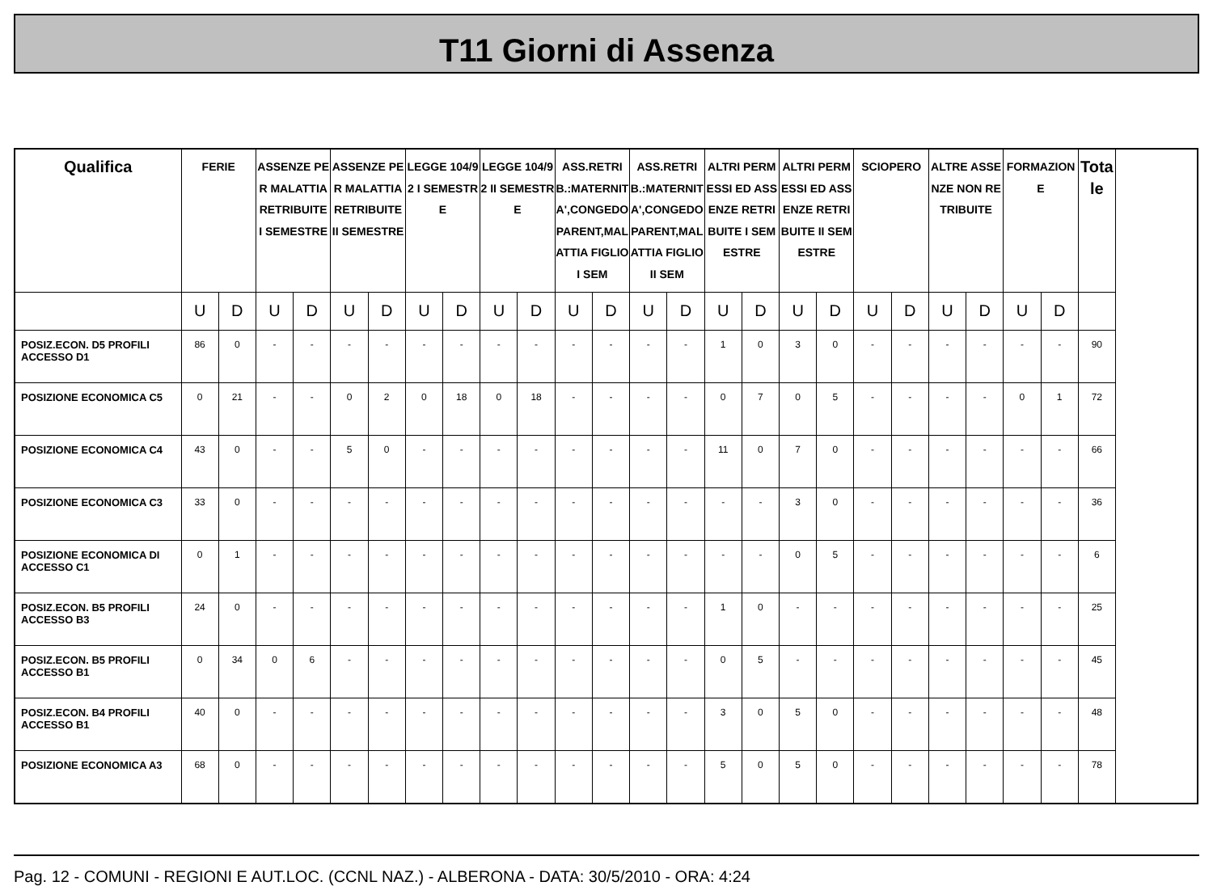T11 Giorni di Assenza
| Qualifica | FERIE | | ASSENZE PER MALATTIA RETRIBUITE I SEMESTRE | | ASSENZE PER MALATTIA RETRIBUITE II SEMESTRE | | LEGGE 104/92 I SEMESTRE | | LEGGE 104/92 II SEMESTRE | | ASS.RETRIB.:MATERNITA',CONGEDO PARENT,MALATTIA FIGLIO I SEM | | ASS.RETRIB.:MATERNITA',CONGEDO PARENT,MALATTIA FIGLIO II SEM | | ALTRI PERMESSI ED ASSENZE RETRIBUITE I SEMESTRE | | ALTRI PERMESSI ED ASSENZE RETRIBUITE II SEMESTRE | | SCIOPERO | | ALTRE ASSENZE NON RETRIBUITE | | FORMAZIONE | | Totale |
| --- | --- | --- | --- | --- | --- | --- | --- | --- | --- | --- | --- | --- | --- | --- | --- | --- | --- | --- | --- | --- | --- | --- | --- | --- | --- |
| | U | D | U | D | U | D | U | D | U | D | U | D | U | D | U | D | U | D | U | D | U | D | U | D | |
| POSIZ.ECON. D5 PROFILI ACCESSO D1 | 86 | 0 | - | - | - | - | - | - | - | - | - | - | - | - | 1 | 0 | 3 | 0 | - | - | - | - | - | - | 90 |
| POSIZIONE ECONOMICA C5 | 0 | 21 | - | - | 0 | 2 | 0 | 18 | 0 | 18 | - | - | - | - | 0 | 7 | 0 | 5 | - | - | - | - | 0 | 1 | 72 |
| POSIZIONE ECONOMICA C4 | 43 | 0 | - | - | 5 | 0 | - | - | - | - | - | - | - | - | 11 | 0 | 7 | 0 | - | - | - | - | - | - | 66 |
| POSIZIONE ECONOMICA C3 | 33 | 0 | - | - | - | - | - | - | - | - | - | - | - | - | - | - | 3 | 0 | - | - | - | - | - | - | 36 |
| POSIZIONE ECONOMICA DI ACCESSO C1 | 0 | 1 | - | - | - | - | - | - | - | - | - | - | - | - | - | - | 0 | 5 | - | - | - | - | - | - | 6 |
| POSIZ.ECON. B5 PROFILI ACCESSO B3 | 24 | 0 | - | - | - | - | - | - | - | - | - | - | - | - | 1 | 0 | - | - | - | - | - | - | - | - | 25 |
| POSIZ.ECON. B5 PROFILI ACCESSO B1 | 0 | 34 | 0 | 6 | - | - | - | - | - | - | - | - | - | - | 0 | 5 | - | - | - | - | - | - | - | - | 45 |
| POSIZ.ECON. B4 PROFILI ACCESSO B1 | 40 | 0 | - | - | - | - | - | - | - | - | - | - | - | - | 3 | 0 | 5 | 0 | - | - | - | - | - | - | 48 |
| POSIZIONE ECONOMICA A3 | 68 | 0 | - | - | - | - | - | - | - | - | - | - | - | - | 5 | 0 | 5 | 0 | - | - | - | - | - | - | 78 |
Pag. 12 - COMUNI - REGIONI E AUT.LOC. (CCNL NAZ.) - ALBERONA - DATA: 30/5/2010 - ORA: 4:24